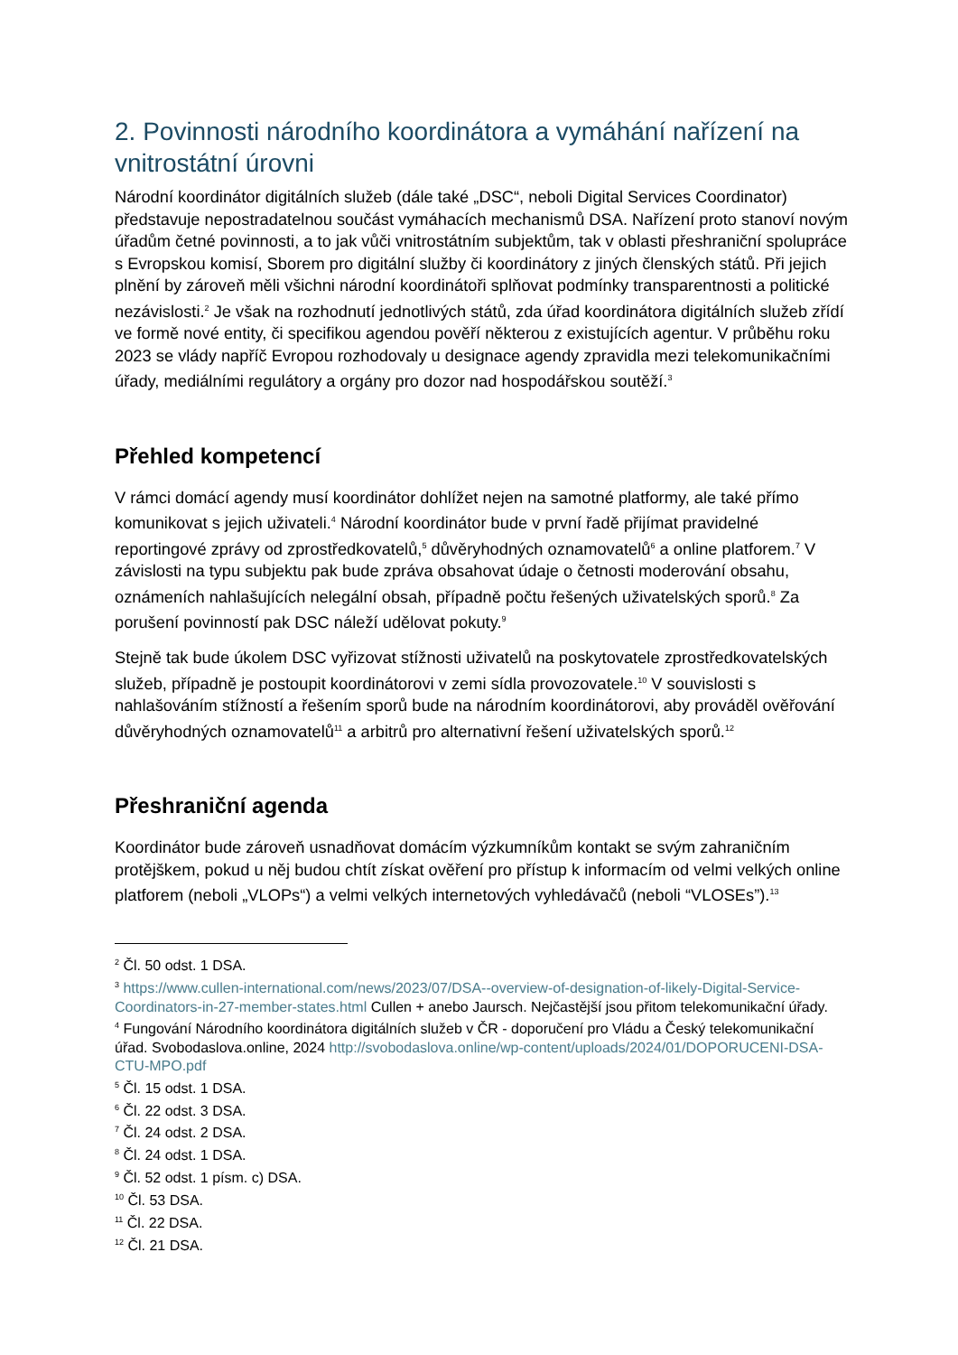2. Povinnosti národního koordinátora a vymáhání nařízení na vnitrostátní úrovni
Národní koordinátor digitálních služeb (dále také „DSC“, neboli Digital Services Coordinator) představuje nepostradatelnou součást vymáhacích mechanismů DSA. Nařízení proto stanoví novým úřadům četné povinnosti, a to jak vůči vnitrostátním subjektům, tak v oblasti přeshraniční spolupráce s Evropskou komisí, Sborem pro digitální služby či koordinátory z jiných členských států. Při jejich plnění by zároveň měli všichni národní koordinátoři splňovat podmínky transparentnosti a politické nezávislosti.<sup>2</sup> Je však na rozhodnutí jednotlivých států, zda úřad koordinátora digitálních služeb zřídí ve formě nové entity, či specifikou agendou pověří některou z existujících agentur. V průběhu roku 2023 se vlády napříč Evropou rozhodovaly u designace agendy zpravidla mezi telekomunikačními úřady, mediálními regulátory a orgány pro dozor nad hospodářskou soutěží.<sup>3</sup>
Přehled kompetencí
V rámci domácí agendy musí koordinátor dohlížet nejen na samotné platformy, ale také přímo komunikovat s jejich uživateli.<sup>4</sup> Národní koordinátor bude v první řadě přijímat pravidelné reportingové zprávy od zprostředkovatelů,<sup>5</sup> důvěryhodných oznamovatelů<sup>6</sup> a online platforem.<sup>7</sup> V závislosti na typu subjektu pak bude zpráva obsahovat údaje o četnosti moderování obsahu, oznámeních nahlašujících nelegální obsah, případně počtu řešených uživatelských sporů.<sup>8</sup> Za porušení povinností pak DSC náleží udělovat pokuty.<sup>9</sup>
Stejně tak bude úkolem DSC vyřizovat stížnosti uživatelů na poskytovatele zprostředkovatelských služeb, případně je postoupit koordinátorovi v zemi sídla provozovatele.<sup>10</sup> V souvislosti s nahlašováním stížností a řešením sporů bude na národním koordinátorovi, aby prováděl ověřování důvěryhodných oznamovatelů<sup>11</sup> a arbitrů pro alternativní řešení uživatelských sporů.<sup>12</sup>
Přeshraniční agenda
Koordinátor bude zároveň usnadňovat domácím výzkumníkům kontakt se svým zahraničním protějškem, pokud u něj budou chtít získat ověření pro přístup k informacím od velmi velkých online platforem (neboli „VLOPs“) a velmi velkých internetových vyhledávačů (neboli “VLOSEs”).<sup>13</sup>
<sup>2</sup> Čl. 50 odst. 1 DSA.
<sup>3</sup> https://www.cullen-international.com/news/2023/07/DSA--overview-of-designation-of-likely-Digital-Service-Coordinators-in-27-member-states.html Cullen + anebo Jaursch. Nejčastější jsou přitom telekomunikační úřady.
<sup>4</sup> Fungování Národního koordinátora digitálních služeb v ČR - doporučení pro Vládu a Český telekomunikační úřad. Svobodaslova.online, 2024 http://svobodaslova.online/wp-content/uploads/2024/01/DOPORUCENI-DSA-CTU-MPO.pdf
<sup>5</sup> Čl. 15 odst. 1 DSA.
<sup>6</sup> Čl. 22 odst. 3 DSA.
<sup>7</sup> Čl. 24 odst. 2 DSA.
<sup>8</sup> Čl. 24 odst. 1 DSA.
<sup>9</sup> Čl. 52 odst. 1 písm. c) DSA.
<sup>10</sup> Čl. 53 DSA.
<sup>11</sup> Čl. 22 DSA.
<sup>12</sup> Čl. 21 DSA.